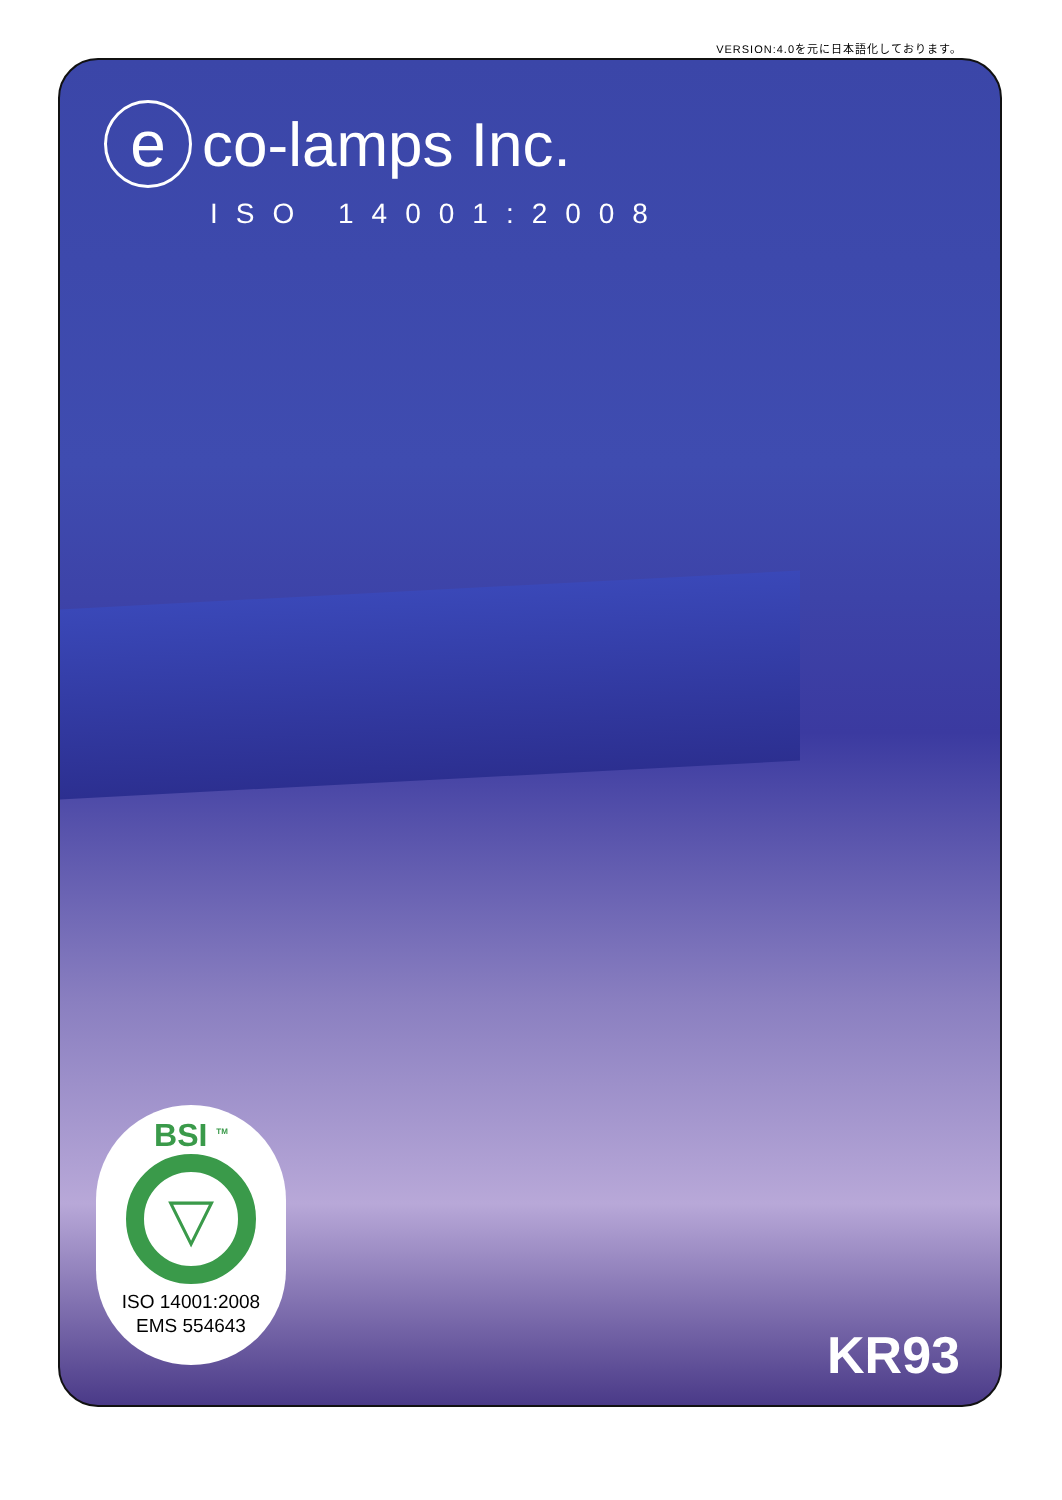VERSION:4.0を元に日本語化しております。
e
co-lamps Inc.
ISO 14001:2008
BSI <sup>TM</sup>
▽
ISO 14001:2008
EMS 554643
KR93